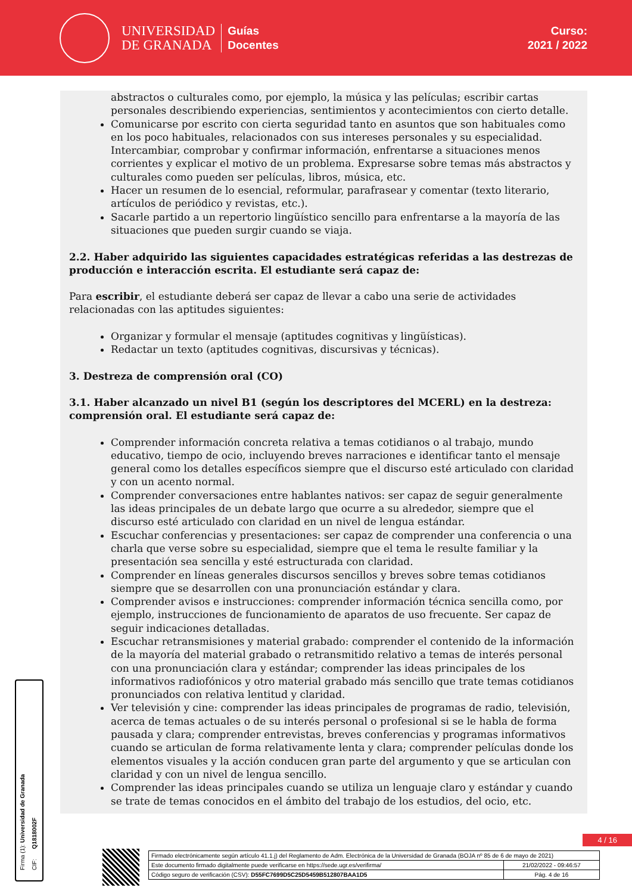UNIVERSIDAD
DE GRANADA
Guías
Docentes
Curso:
2021 / 2022
abstractos o culturales como, por ejemplo, la música y las películas; escribir cartas personales describiendo experiencias, sentimientos y acontecimientos con cierto detalle.
Comunicarse por escrito con cierta seguridad tanto en asuntos que son habituales como en los poco habituales, relacionados con sus intereses personales y su especialidad. Intercambiar, comprobar y confirmar información, enfrentarse a situaciones menos corrientes y explicar el motivo de un problema. Expresarse sobre temas más abstractos y culturales como pueden ser películas, libros, música, etc.
Hacer un resumen de lo esencial, reformular, parafrasear y comentar (texto literario, artículos de periódico y revistas, etc.).
Sacarle partido a un repertorio lingüístico sencillo para enfrentarse a la mayoría de las situaciones que pueden surgir cuando se viaja.
2.2. Haber adquirido las siguientes capacidades estratégicas referidas a las destrezas de producción e interacción escrita. El estudiante será capaz de:
Para escribir, el estudiante deberá ser capaz de llevar a cabo una serie de actividades relacionadas con las aptitudes siguientes:
Organizar y formular el mensaje (aptitudes cognitivas y lingüísticas).
Redactar un texto (aptitudes cognitivas, discursivas y técnicas).
3. Destreza de comprensión oral (CO)
3.1. Haber alcanzado un nivel B1 (según los descriptores del MCERL) en la destreza: comprensión oral. El estudiante será capaz de:
Comprender información concreta relativa a temas cotidianos o al trabajo, mundo educativo, tiempo de ocio, incluyendo breves narraciones e identificar tanto el mensaje general como los detalles específicos siempre que el discurso esté articulado con claridad y con un acento normal.
Comprender conversaciones entre hablantes nativos: ser capaz de seguir generalmente las ideas principales de un debate largo que ocurre a su alrededor, siempre que el discurso esté articulado con claridad en un nivel de lengua estándar.
Escuchar conferencias y presentaciones: ser capaz de comprender una conferencia o una charla que verse sobre su especialidad, siempre que el tema le resulte familiar y la presentación sea sencilla y esté estructurada con claridad.
Comprender en líneas generales discursos sencillos y breves sobre temas cotidianos siempre que se desarrollen con una pronunciación estándar y clara.
Comprender avisos e instrucciones: comprender información técnica sencilla como, por ejemplo, instrucciones de funcionamiento de aparatos de uso frecuente. Ser capaz de seguir indicaciones detalladas.
Escuchar retransmisiones y material grabado: comprender el contenido de la información de la mayoría del material grabado o retransmitido relativo a temas de interés personal con una pronunciación clara y estándar; comprender las ideas principales de los informativos radiofónicos y otro material grabado más sencillo que trate temas cotidianos pronunciados con relativa lentitud y claridad.
Ver televisión y cine: comprender las ideas principales de programas de radio, televisión, acerca de temas actuales o de su interés personal o profesional si se le habla de forma pausada y clara; comprender entrevistas, breves conferencias y programas informativos cuando se articulan de forma relativamente lenta y clara; comprender películas donde los elementos visuales y la acción conducen gran parte del argumento y que se articulan con claridad y con un nivel de lengua sencillo.
Comprender las ideas principales cuando se utiliza un lenguaje claro y estándar y cuando se trate de temas conocidos en el ámbito del trabajo de los estudios, del ocio, etc.
Firma (1): Universidad de Granada
CIF: Q1818002F
4 / 16
| Firmado electrónicamente según artículo 41.1.j) del Reglamento de Adm. Electrónica de la Universidad de Granada (BOJA nº 85 de 6 de mayo de 2021) | |
| Este documento firmado digitalmente puede verificarse en https://sede.ugr.es/verifirma/ | 21/02/2022 - 09:46:57 |
| Código seguro de verificación (CSV): D55FC7699D5C25D5459B512807BAA1D5 | Pág. 4 de 16 |